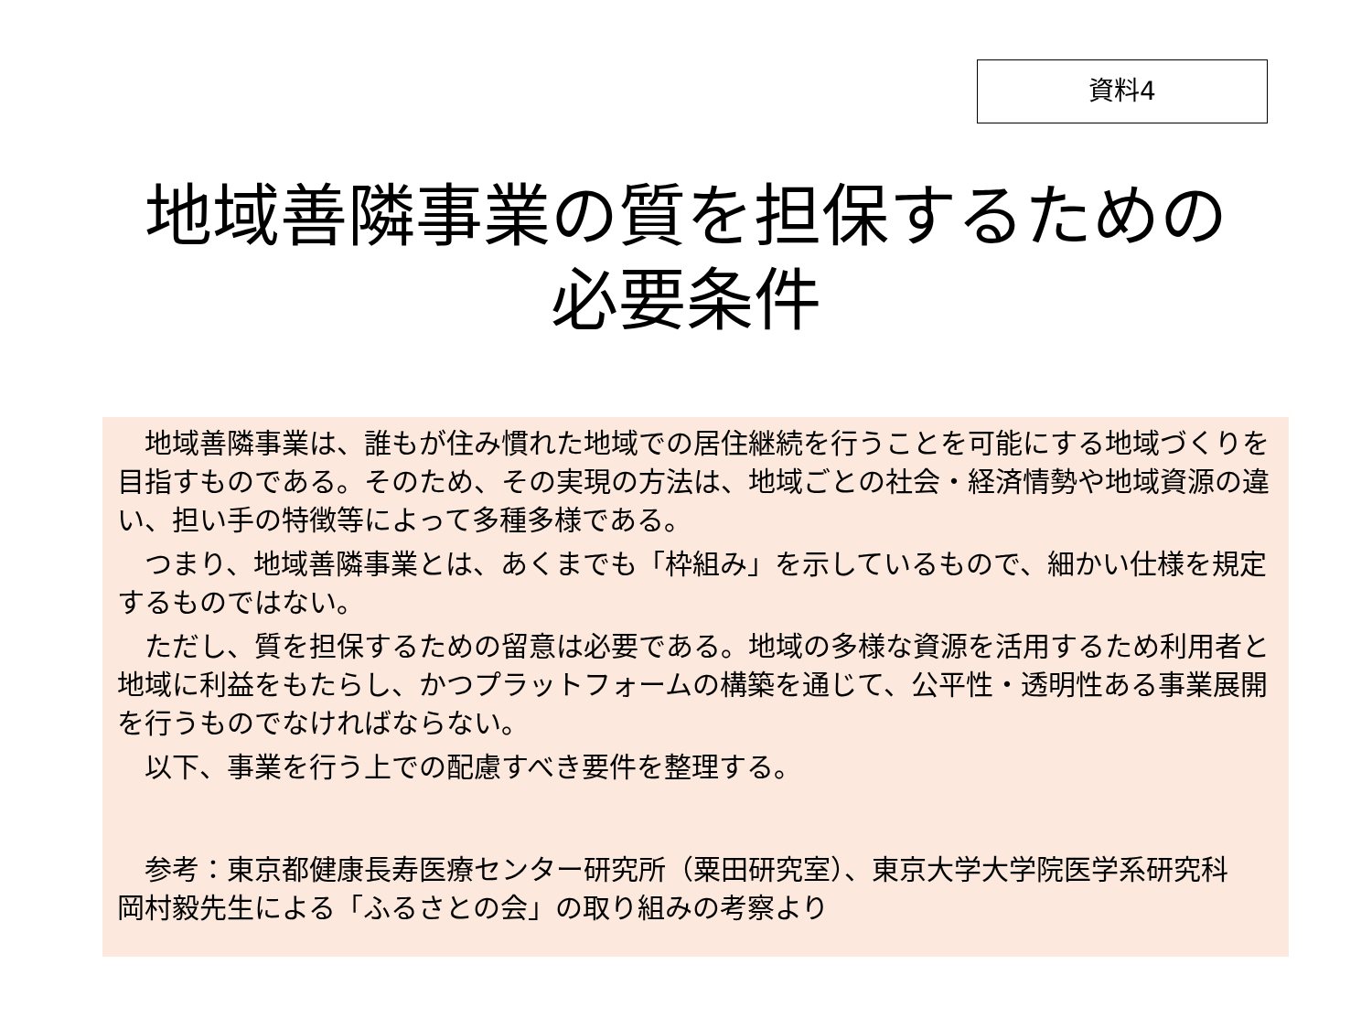資料4
地域善隣事業の質を担保するための
必要条件
　地域善隣事業は、誰もが住み慣れた地域での居住継続を行うことを可能にする地域づくりを目指すものである。そのため、その実現の方法は、地域ごとの社会・経済情勢や地域資源の違い、担い手の特徴等によって多種多様である。
　つまり、地域善隣事業とは、あくまでも「枠組み」を示しているもので、細かい仕様を規定するものではない。
　ただし、質を担保するための留意は必要である。地域の多様な資源を活用するため利用者と地域に利益をもたらし、かつプラットフォームの構築を通じて、公平性・透明性ある事業展開を行うものでなければならない。
　以下、事業を行う上での配慮すべき要件を整理する。
　参考：東京都健康長寿医療センター研究所（粟田研究室）、東京大学大学院医学系研究科　岡村毅先生による「ふるさとの会」の取り組みの考察より